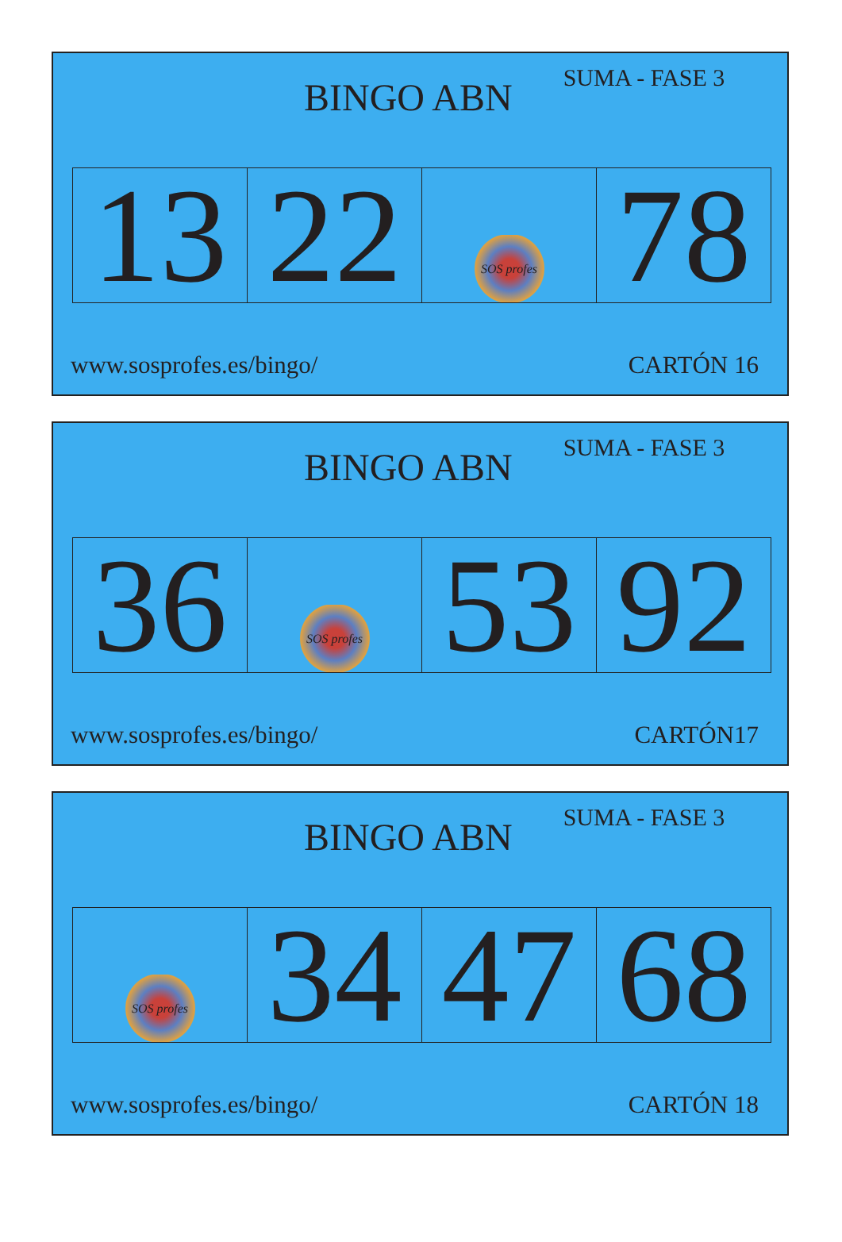BINGO ABN
SUMA - FASE 3
| 13 | 22 | SOS profes | 78 |
www.sosprofes.es/bingo/ CARTÓN 16
BINGO ABN
SUMA - FASE 3
| 36 | SOS profes | 53 | 92 |
www.sosprofes.es/bingo/ CARTÓN17
BINGO ABN
SUMA - FASE 3
| SOS profes | 34 | 47 | 68 |
www.sosprofes.es/bingo/ CARTÓN 18